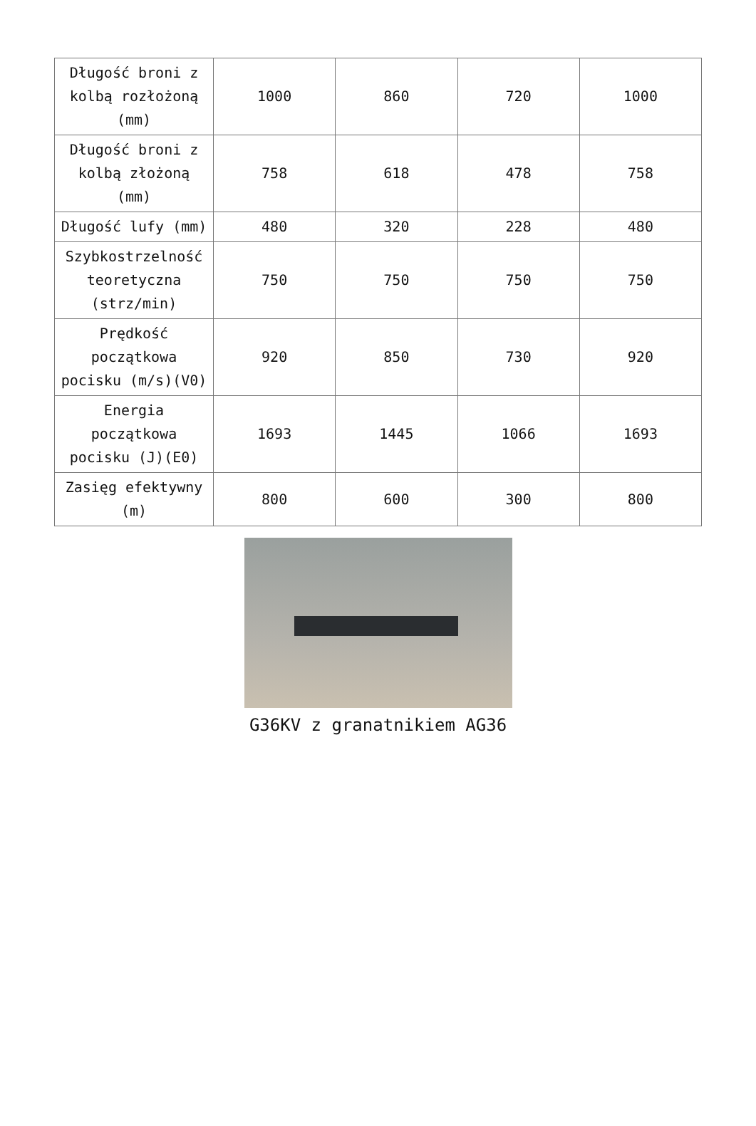| Długość broni z kolbą rozłożoną (mm) | 1000 | 860 | 720 | 1000 |
| Długość broni z kolbą złożoną (mm) | 758 | 618 | 478 | 758 |
| Długość lufy (mm) | 480 | 320 | 228 | 480 |
| Szybkostrzelność teoretyczna (strz/min) | 750 | 750 | 750 | 750 |
| Prędkość początkowa pocisku (m/s)(V0) | 920 | 850 | 730 | 920 |
| Energia początkowa pocisku (J)(E0) | 1693 | 1445 | 1066 | 1693 |
| Zasięg efektywny (m) | 800 | 600 | 300 | 800 |
G36KV z granatnikiem AG36